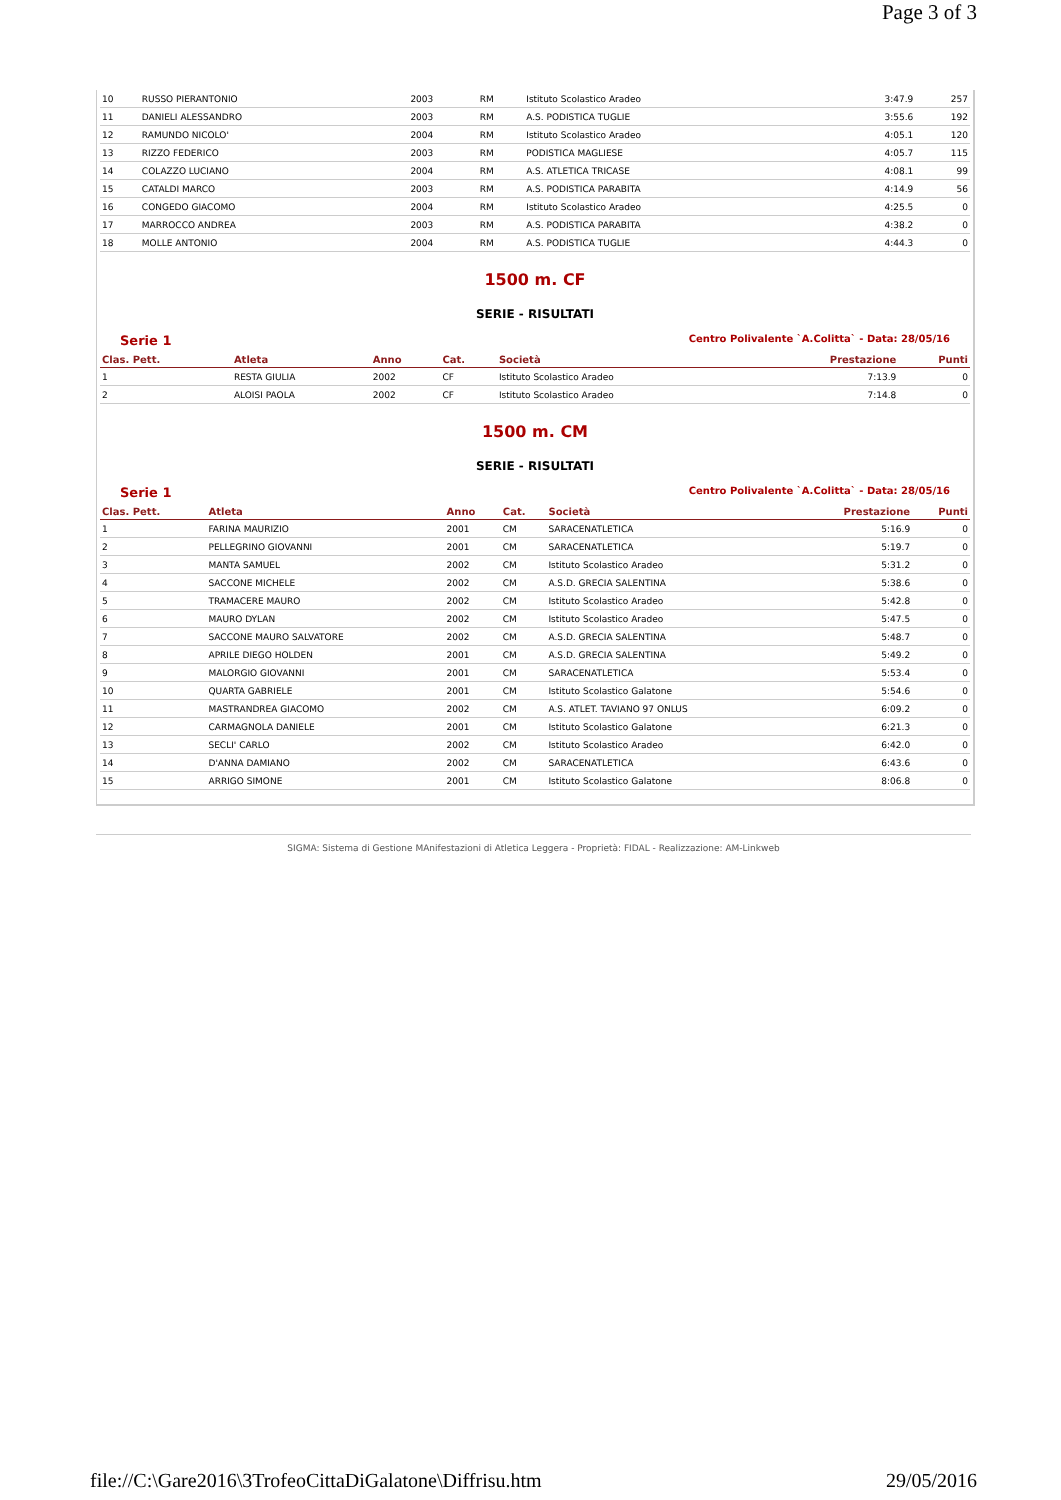Page 3 of 3
| 10 | RUSSO PIERANTONIO | 2003 | RM | Istituto Scolastico Aradeo | 3:47.9 | 257 |
| 11 | DANIELI ALESSANDRO | 2003 | RM | A.S. PODISTICA TUGLIE | 3:55.6 | 192 |
| 12 | RAMUNDO NICOLO' | 2004 | RM | Istituto Scolastico Aradeo | 4:05.1 | 120 |
| 13 | RIZZO FEDERICO | 2003 | RM | PODISTICA MAGLIESE | 4:05.7 | 115 |
| 14 | COLAZZO LUCIANO | 2004 | RM | A.S. ATLETICA TRICASE | 4:08.1 | 99 |
| 15 | CATALDI MARCO | 2003 | RM | A.S. PODISTICA PARABITA | 4:14.9 | 56 |
| 16 | CONGEDO GIACOMO | 2004 | RM | Istituto Scolastico Aradeo | 4:25.5 | 0 |
| 17 | MARROCCO ANDREA | 2003 | RM | A.S. PODISTICA PARABITA | 4:38.2 | 0 |
| 18 | MOLLE ANTONIO | 2004 | RM | A.S. PODISTICA TUGLIE | 4:44.3 | 0 |
1500 m. CF
SERIE - RISULTATI
Serie 1 Centro Polivalente `A.Colitta` - Data: 28/05/16
| Clas. Pett. | Atleta | Anno | Cat. | Società | Prestazione | Punti |
| --- | --- | --- | --- | --- | --- | --- |
| 1 | RESTA GIULIA | 2002 | CF | Istituto Scolastico Aradeo | 7:13.9 | 0 |
| 2 | ALOISI PAOLA | 2002 | CF | Istituto Scolastico Aradeo | 7:14.8 | 0 |
1500 m. CM
SERIE - RISULTATI
Serie 1 Centro Polivalente `A.Colitta` - Data: 28/05/16
| Clas. Pett. | Atleta | Anno | Cat. | Società | Prestazione | Punti |
| --- | --- | --- | --- | --- | --- | --- |
| 1 | FARINA MAURIZIO | 2001 | CM | SARACENATLETICA | 5:16.9 | 0 |
| 2 | PELLEGRINO GIOVANNI | 2001 | CM | SARACENATLETICA | 5:19.7 | 0 |
| 3 | MANTA SAMUEL | 2002 | CM | Istituto Scolastico Aradeo | 5:31.2 | 0 |
| 4 | SACCONE MICHELE | 2002 | CM | A.S.D. GRECIA SALENTINA | 5:38.6 | 0 |
| 5 | TRAMACERE MAURO | 2002 | CM | Istituto Scolastico Aradeo | 5:42.8 | 0 |
| 6 | MAURO DYLAN | 2002 | CM | Istituto Scolastico Aradeo | 5:47.5 | 0 |
| 7 | SACCONE MAURO SALVATORE | 2002 | CM | A.S.D. GRECIA SALENTINA | 5:48.7 | 0 |
| 8 | APRILE DIEGO HOLDEN | 2001 | CM | A.S.D. GRECIA SALENTINA | 5:49.2 | 0 |
| 9 | MALORGIO GIOVANNI | 2001 | CM | SARACENATLETICA | 5:53.4 | 0 |
| 10 | QUARTA GABRIELE | 2001 | CM | Istituto Scolastico Galatone | 5:54.6 | 0 |
| 11 | MASTRANDREA GIACOMO | 2002 | CM | A.S. ATLET. TAVIANO 97 ONLUS | 6:09.2 | 0 |
| 12 | CARMAGNOLA DANIELE | 2001 | CM | Istituto Scolastico Galatone | 6:21.3 | 0 |
| 13 | SECLI' CARLO | 2002 | CM | Istituto Scolastico Aradeo | 6:42.0 | 0 |
| 14 | D'ANNA DAMIANO | 2002 | CM | SARACENATLETICA | 6:43.6 | 0 |
| 15 | ARRIGO SIMONE | 2001 | CM | Istituto Scolastico Galatone | 8:06.8 | 0 |
SIGMA: Sistema di Gestione MAnifestazioni di Atletica Leggera - Proprietà: FIDAL - Realizzazione: AM-Linkweb
file://C:\Gare2016\3TrofeoCittaDiGalatone\Diffrisu.htm 29/05/2016